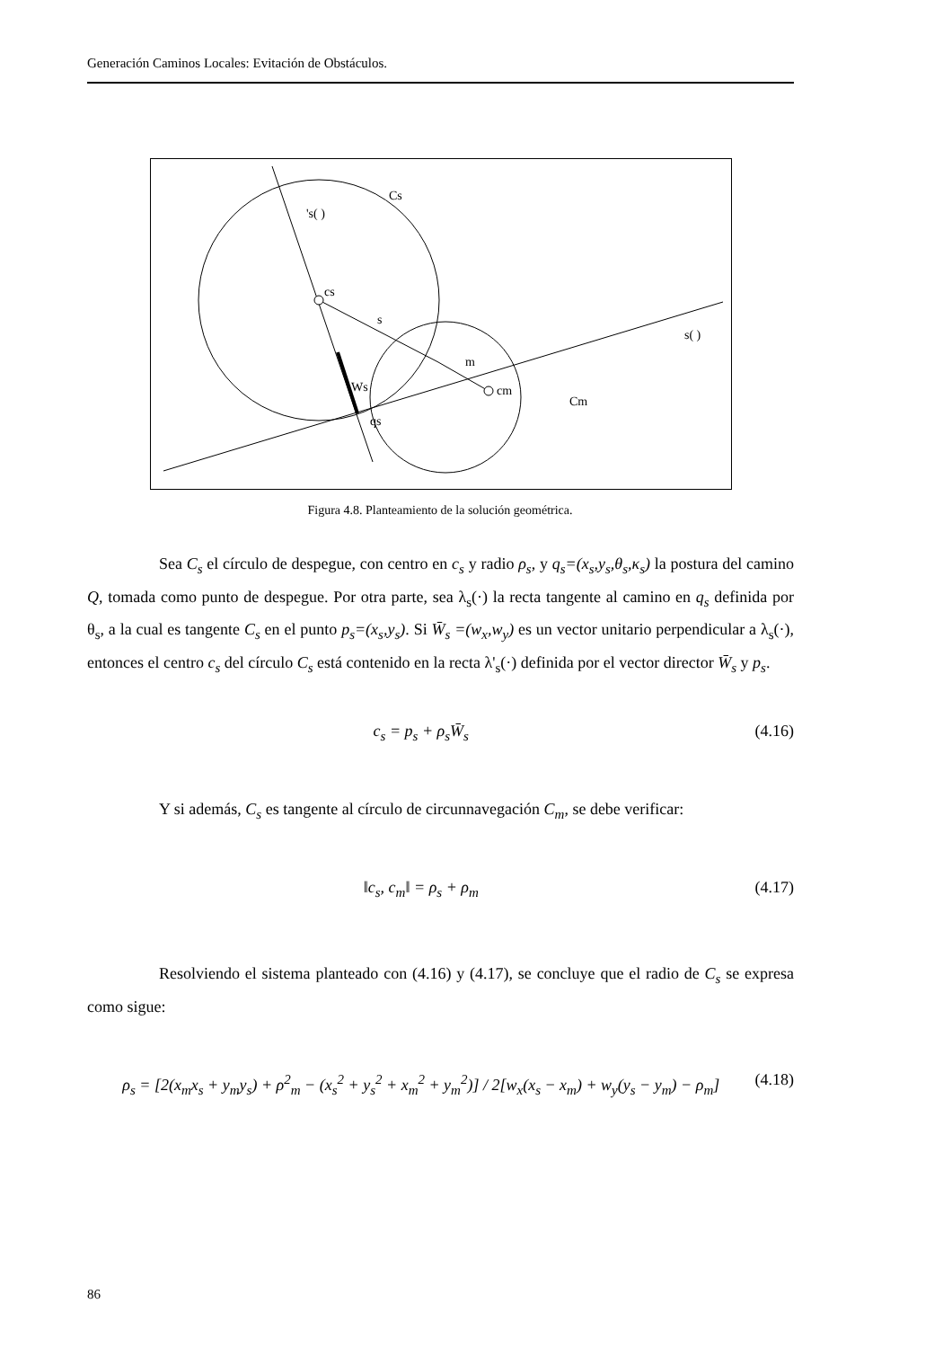Generación Caminos Locales: Evitación de Obstáculos.
Cs
's( )
cs
s
m
cm
Cm
Ws
qs
s( )
Figura 4.8. Planteamiento de la solución geométrica.
Sea C<sub>s</sub> el círculo de despegue, con centro en c<sub>s</sub> y radio ρ<sub>s</sub>, y q<sub>s</sub>=(x<sub>s</sub>,y<sub>s</sub>,θ<sub>s</sub>,κ<sub>s</sub>) la postura del camino Q, tomada como punto de despegue. Por otra parte, sea λ<sub>s</sub>(·) la recta tangente al camino en q<sub>s</sub> definida por θ<sub>s</sub>, a la cual es tangente C<sub>s</sub> en el punto p<sub>s</sub>=(x<sub>s</sub>,y<sub>s</sub>). Si W̄<sub>s</sub> =(w<sub>x</sub>,w<sub>y</sub>) es un vector unitario perpendicular a λ<sub>s</sub>(·), entonces el centro c<sub>s</sub> del círculo C<sub>s</sub> está contenido en la recta λ'<sub>s</sub>(·) definida por el vector director W̄<sub>s</sub> y p<sub>s</sub>.
c<sub>s</sub> = p<sub>s</sub> + ρ<sub>s</sub>W̄<sub>s</sub> (4.16)
Y si además, C<sub>s</sub> es tangente al círculo de circunnavegación C<sub>m</sub>, se debe verificar:
‖c<sub>s</sub>, c<sub>m</sub>‖ = ρ<sub>s</sub> + ρ<sub>m</sub> (4.17)
Resolviendo el sistema planteado con (4.16) y (4.17), se concluye que el radio de C<sub>s</sub> se expresa como sigue:
ρ<sub>s</sub> = [2(x<sub>m</sub>x<sub>s</sub> + y<sub>m</sub>y<sub>s</sub>) + ρ<sup>2</sup><sub>m</sub> − (x<sub>s</sub><sup>2</sup> + y<sub>s</sub><sup>2</sup> + x<sub>m</sub><sup>2</sup> + y<sub>m</sub><sup>2</sup>)] / 2[w<sub>x</sub>(x<sub>s</sub> − x<sub>m</sub>) + w<sub>y</sub>(y<sub>s</sub> − y<sub>m</sub>) − ρ<sub>m</sub>] (4.18)
86